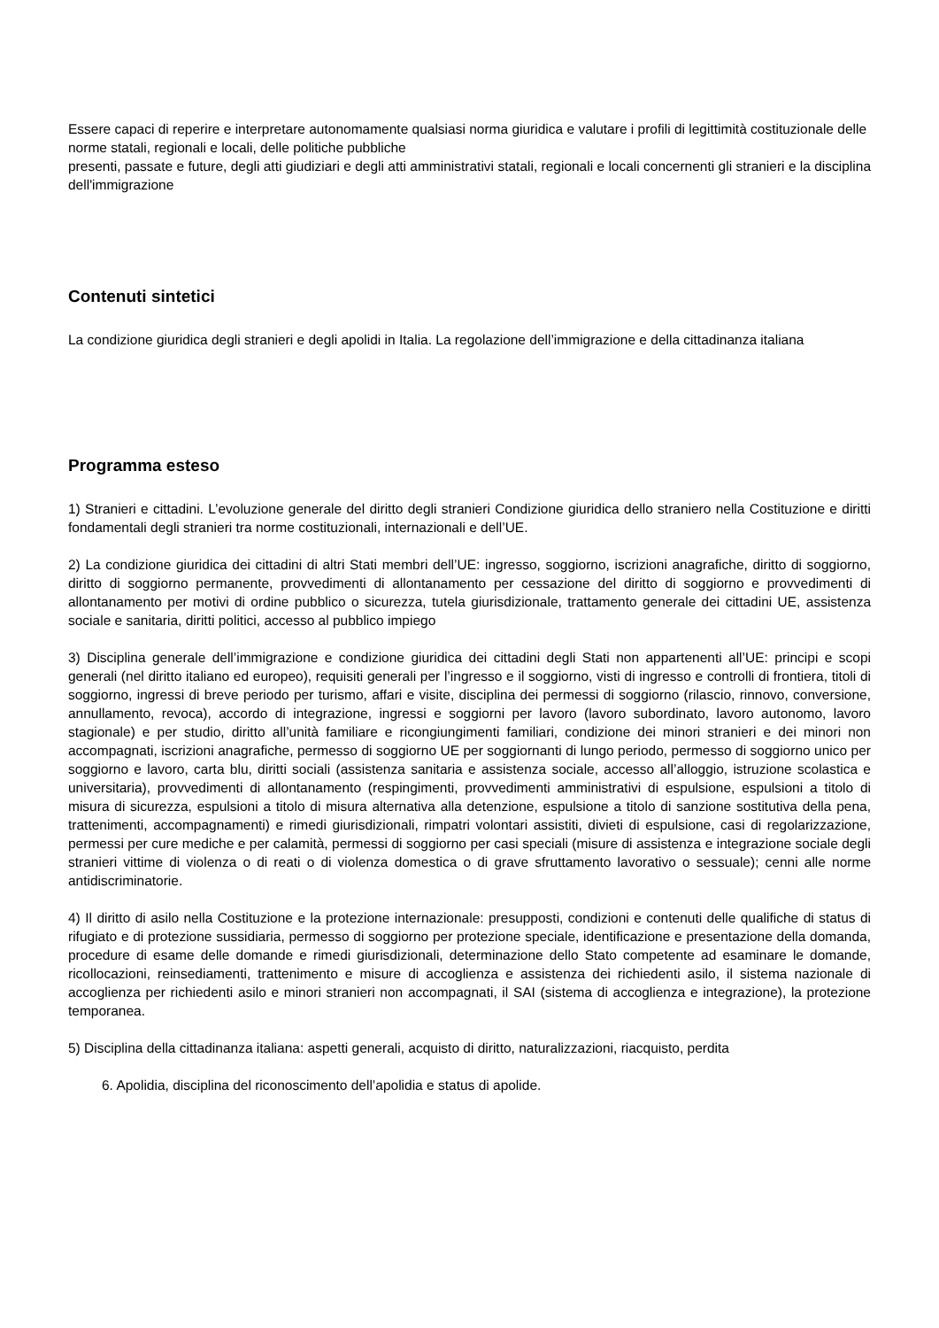Essere capaci di reperire e interpretare autonomamente qualsiasi norma giuridica e valutare i profili di legittimità costituzionale delle norme statali, regionali e locali, delle politiche pubbliche
presenti, passate e future, degli atti giudiziari e degli atti amministrativi statali, regionali e locali concernenti gli stranieri e la disciplina dell'immigrazione
Contenuti sintetici
La condizione giuridica degli stranieri e degli apolidi in Italia. La regolazione dell’immigrazione e della cittadinanza italiana
Programma esteso
1) Stranieri e cittadini. L’evoluzione generale del diritto degli stranieri Condizione giuridica dello straniero nella Costituzione e diritti fondamentali degli stranieri tra norme costituzionali, internazionali e dell’UE.
2) La condizione giuridica dei cittadini di altri Stati membri dell’UE: ingresso, soggiorno, iscrizioni anagrafiche, diritto di soggiorno, diritto di soggiorno permanente, provvedimenti di allontanamento per cessazione del diritto di soggiorno e provvedimenti di allontanamento per motivi di ordine pubblico o sicurezza, tutela giurisdizionale, trattamento generale dei cittadini UE, assistenza sociale e sanitaria, diritti politici, accesso al pubblico impiego
3) Disciplina generale dell’immigrazione e condizione giuridica dei cittadini degli Stati non appartenenti all’UE: principi e scopi generali (nel diritto italiano ed europeo), requisiti generali per l’ingresso e il soggiorno, visti di ingresso e controlli di frontiera, titoli di soggiorno, ingressi di breve periodo per turismo, affari e visite, disciplina dei permessi di soggiorno (rilascio, rinnovo, conversione, annullamento, revoca), accordo di integrazione, ingressi e soggiorni per lavoro (lavoro subordinato, lavoro autonomo, lavoro stagionale) e per studio, diritto all’unità familiare e ricongiungimenti familiari, condizione dei minori stranieri e dei minori non accompagnati, iscrizioni anagrafiche, permesso di soggiorno UE per soggiornanti di lungo periodo, permesso di soggiorno unico per soggiorno e lavoro, carta blu, diritti sociali (assistenza sanitaria e assistenza sociale, accesso all’alloggio, istruzione scolastica e universitaria), provvedimenti di allontanamento (respingimenti, provvedimenti amministrativi di espulsione, espulsioni a titolo di misura di sicurezza, espulsioni a titolo di misura alternativa alla detenzione, espulsione a titolo di sanzione sostitutiva della pena, trattenimenti, accompagnamenti) e rimedi giurisdizionali, rimpatri volontari assistiti, divieti di espulsione, casi di regolarizzazione, permessi per cure mediche e per calamità, permessi di soggiorno per casi speciali (misure di assistenza e integrazione sociale degli stranieri vittime di violenza o di reati o di violenza domestica o di grave sfruttamento lavorativo o sessuale); cenni alle norme antidiscriminatorie.
4) Il diritto di asilo nella Costituzione e la protezione internazionale: presupposti, condizioni e contenuti delle qualifiche di status di rifugiato e di protezione sussidiaria, permesso di soggiorno per protezione speciale, identificazione e presentazione della domanda, procedure di esame delle domande e rimedi giurisdizionali, determinazione dello Stato competente ad esaminare le domande, ricollocazioni, reinsediamenti, trattenimento e misure di accoglienza e assistenza dei richiedenti asilo, il sistema nazionale di accoglienza per richiedenti asilo e minori stranieri non accompagnati, il SAI (sistema di accoglienza e integrazione), la protezione temporanea.
5) Disciplina della cittadinanza italiana: aspetti generali, acquisto di diritto, naturalizzazioni, riacquisto, perdita
6. Apolidia, disciplina del riconoscimento dell’apolidia e status di apolide.